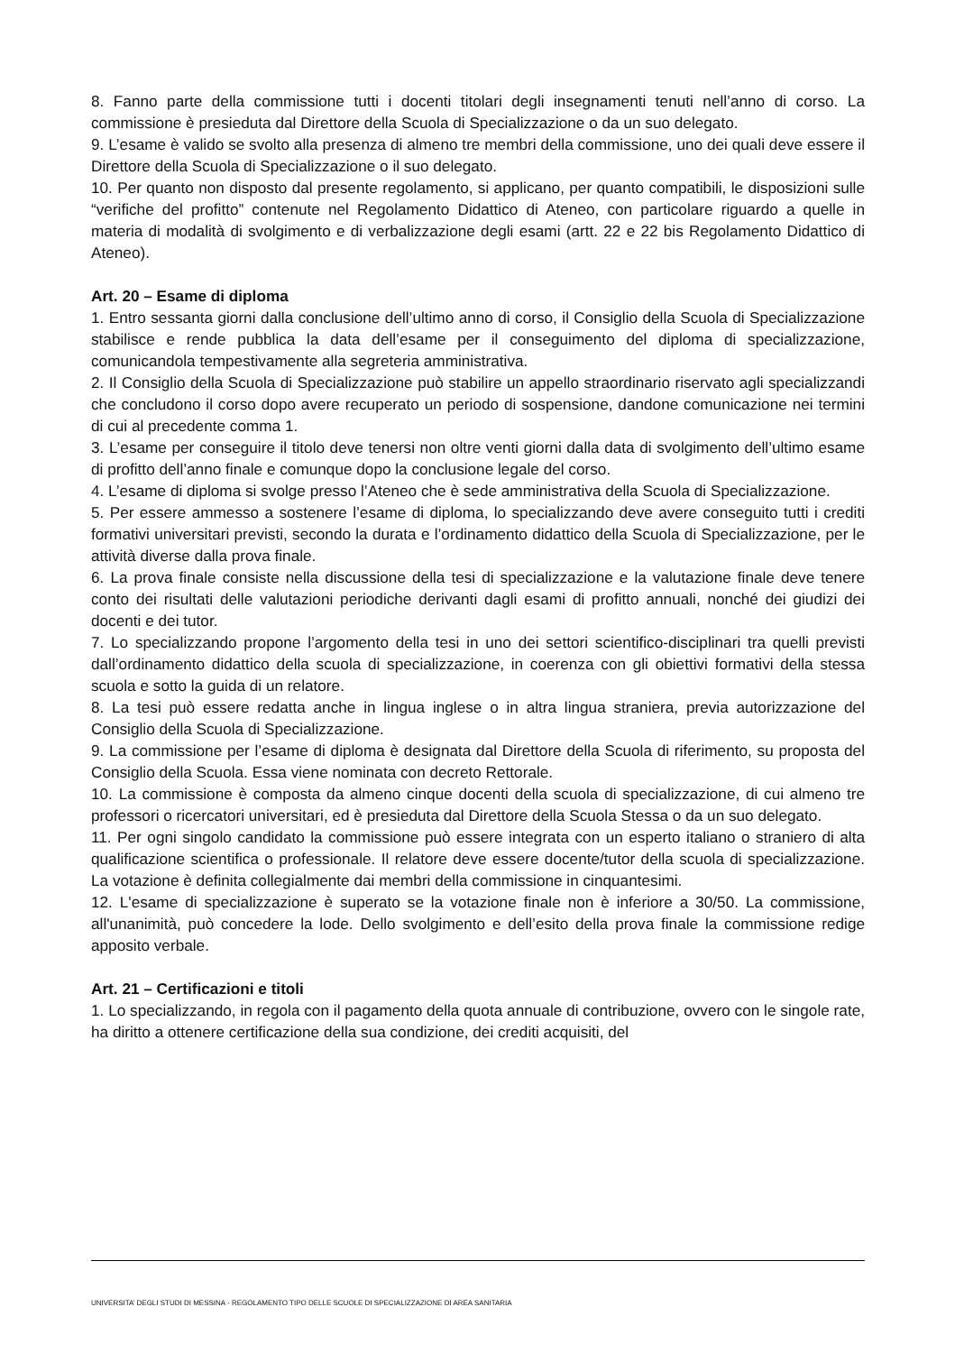8. Fanno parte della commissione tutti i docenti titolari degli insegnamenti tenuti nell’anno di corso. La commissione è presieduta dal Direttore della Scuola di Specializzazione o da un suo delegato.
9. L’esame è valido se svolto alla presenza di almeno tre membri della commissione, uno dei quali deve essere il Direttore della Scuola di Specializzazione o il suo delegato.
10. Per quanto non disposto dal presente regolamento, si applicano, per quanto compatibili, le disposizioni sulle “verifiche del profitto” contenute nel Regolamento Didattico di Ateneo, con particolare riguardo a quelle in materia di modalità di svolgimento e di verbalizzazione degli esami (artt. 22 e 22 bis Regolamento Didattico di Ateneo).
Art. 20 – Esame di diploma
1. Entro sessanta giorni dalla conclusione dell’ultimo anno di corso, il Consiglio della Scuola di Specializzazione stabilisce e rende pubblica la data dell’esame per il conseguimento del diploma di specializzazione, comunicandola tempestivamente alla segreteria amministrativa.
2. Il Consiglio della Scuola di Specializzazione può stabilire un appello straordinario riservato agli specializzandi che concludono il corso dopo avere recuperato un periodo di sospensione, dandone comunicazione nei termini di cui al precedente comma 1.
3. L’esame per conseguire il titolo deve tenersi non oltre venti giorni dalla data di svolgimento dell’ultimo esame di profitto dell’anno finale e comunque dopo la conclusione legale del corso.
4. L’esame di diploma si svolge presso l’Ateneo che è sede amministrativa della Scuola di Specializzazione.
5. Per essere ammesso a sostenere l’esame di diploma, lo specializzando deve avere conseguito tutti i crediti formativi universitari previsti, secondo la durata e l’ordinamento didattico della Scuola di Specializzazione, per le attività diverse dalla prova finale.
6. La prova finale consiste nella discussione della tesi di specializzazione e la valutazione finale deve tenere conto dei risultati delle valutazioni periodiche derivanti dagli esami di profitto annuali, nonché dei giudizi dei docenti e dei tutor.
7. Lo specializzando propone l’argomento della tesi in uno dei settori scientifico-disciplinari tra quelli previsti dall’ordinamento didattico della scuola di specializzazione, in coerenza con gli obiettivi formativi della stessa scuola e sotto la guida di un relatore.
8. La tesi può essere redatta anche in lingua inglese o in altra lingua straniera, previa autorizzazione del Consiglio della Scuola di Specializzazione.
9. La commissione per l’esame di diploma è designata dal Direttore della Scuola di riferimento, su proposta del Consiglio della Scuola. Essa viene nominata con decreto Rettorale.
10. La commissione è composta da almeno cinque docenti della scuola di specializzazione, di cui almeno tre professori o ricercatori universitari, ed è presieduta dal Direttore della Scuola Stessa o da un suo delegato.
11. Per ogni singolo candidato la commissione può essere integrata con un esperto italiano o straniero di alta qualificazione scientifica o professionale. Il relatore deve essere docente/tutor della scuola di specializzazione. La votazione è definita collegialmente dai membri della commissione in cinquantesimi.
12. L'esame di specializzazione è superato se la votazione finale non è inferiore a 30/50. La commissione, all'unanimità, può concedere la lode. Dello svolgimento e dell’esito della prova finale la commissione redige apposito verbale.
Art. 21 – Certificazioni e titoli
1. Lo specializzando, in regola con il pagamento della quota annuale di contribuzione, ovvero con le singole rate, ha diritto a ottenere certificazione della sua condizione, dei crediti acquisiti, del
UNIVERSITA’ DEGLI STUDI DI MESSINA - REGOLAMENTO TIPO DELLE SCUOLE DI SPECIALIZZAZIONE DI AREA SANITARIA